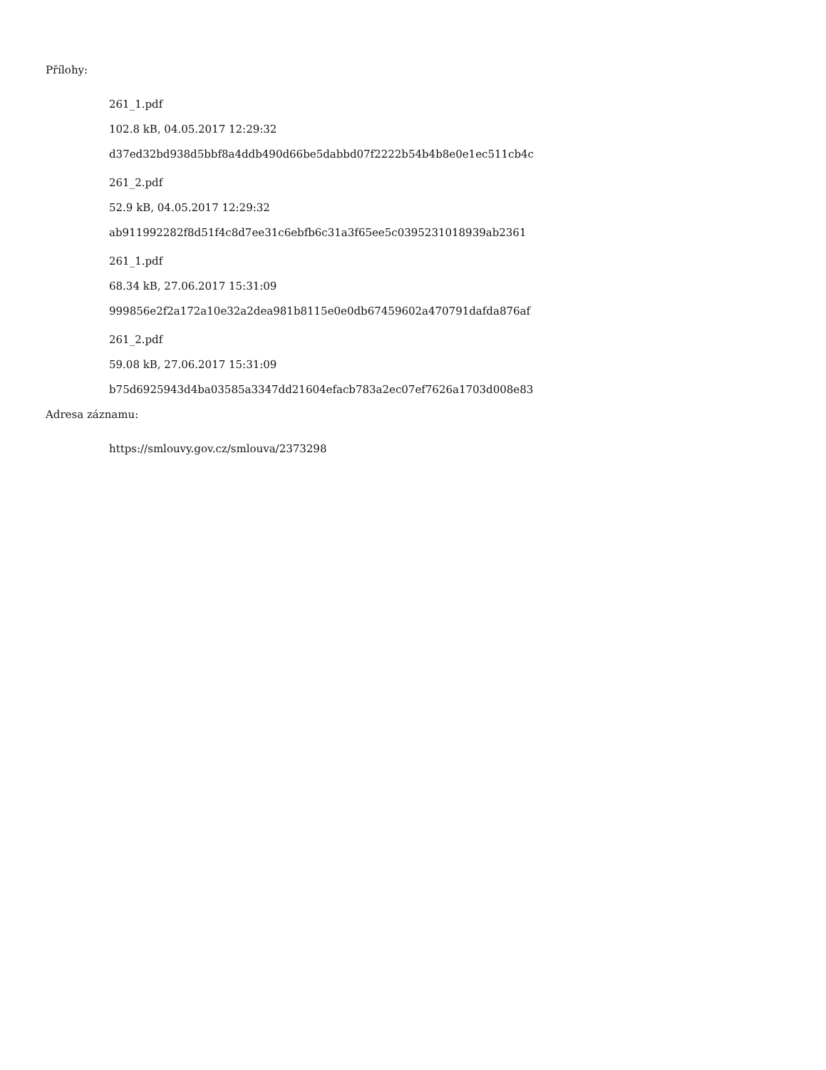Přílohy:
261_1.pdf
102.8 kB, 04.05.2017 12:29:32
d37ed32bd938d5bbf8a4ddb490d66be5dabbd07f2222b54b4b8e0e1ec511cb4c
261_2.pdf
52.9 kB, 04.05.2017 12:29:32
ab911992282f8d51f4c8d7ee31c6ebfb6c31a3f65ee5c0395231018939ab2361
261_1.pdf
68.34 kB, 27.06.2017 15:31:09
999856e2f2a172a10e32a2dea981b8115e0e0db67459602a470791dafda876af
261_2.pdf
59.08 kB, 27.06.2017 15:31:09
b75d6925943d4ba03585a3347dd21604efacb783a2ec07ef7626a1703d008e83
Adresa záznamu:
https://smlouvy.gov.cz/smlouva/2373298